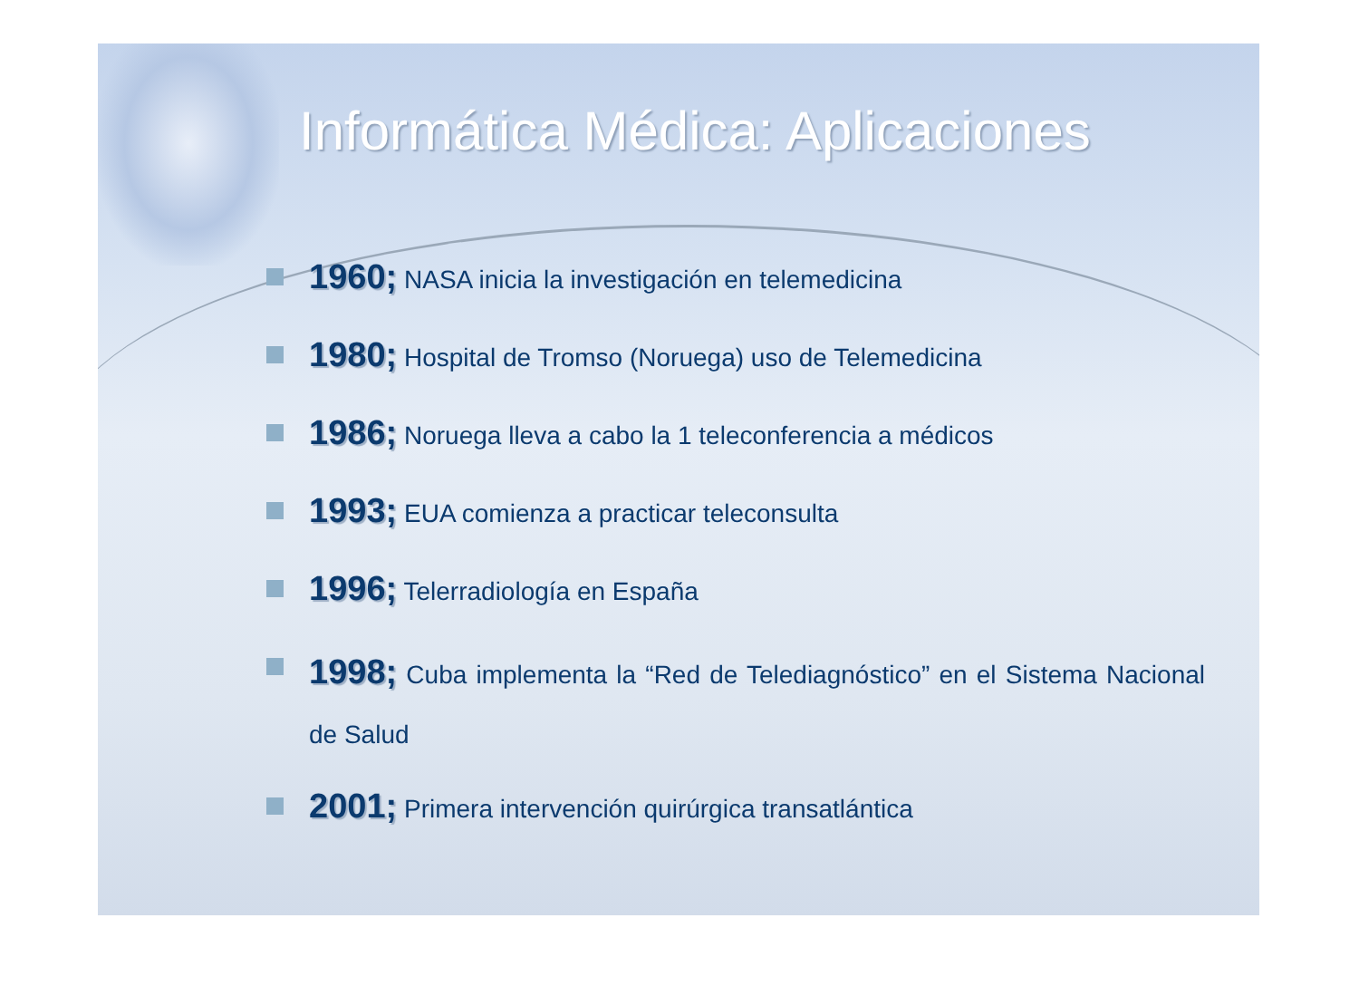Informática Médica: Aplicaciones
1960; NASA inicia la investigación en telemedicina
1980; Hospital de Tromso (Noruega) uso de Telemedicina
1986; Noruega lleva a cabo la 1 teleconferencia a médicos
1993; EUA comienza a practicar teleconsulta
1996; Telerradiología en España
1998; Cuba implementa la “Red de Telediagnóstico” en el Sistema Nacional de Salud
2001; Primera intervención quirúrgica transatlántica